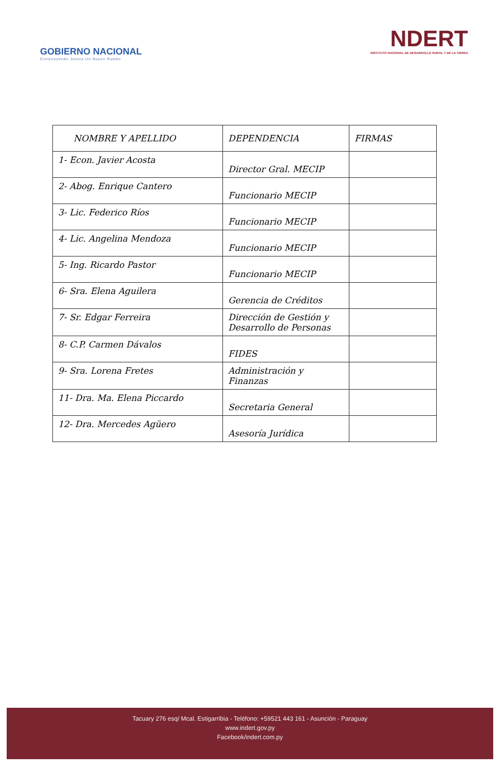GOBIERNO NACIONAL
Construyendo Juntos Un Nuevo Rumbo
NDERT
INSTITUTO NACIONAL DE DESARROLLO RURAL Y DE LA TIERRA
| NOMBRE Y APELLIDO | DEPENDENCIA | FIRMAS |
| --- | --- | --- |
| 1- Econ. Javier Acosta | Director Gral. MECIP | |
| 2- Abog. Enrique Cantero | Funcionario MECIP | |
| 3- Lic. Federico Ríos | Funcionario MECIP | |
| 4- Lic. Angelina Mendoza | Funcionario MECIP | |
| 5- Ing. Ricardo Pastor | Funcionario MECIP | |
| 6- Sra. Elena Aguilera | Gerencia de Créditos | |
| 7- Sr. Edgar Ferreira | Dirección de Gestión y Desarrollo de Personas | |
| 8- C.P. Carmen Dávalos | FIDES | |
| 9- Sra. Lorena Fretes | Administración y Finanzas | |
| 11- Dra. Ma. Elena Piccardo | Secretaria General | |
| 12- Dra. Mercedes Agüero | Asesoría Jurídica | |
Tacuary 276 esq/ Mcal. Estigarribia - Teléfono: +59521 443 161 - Asunción - Paraguay
www.indert.gov.py
Facebook/indert.com.py